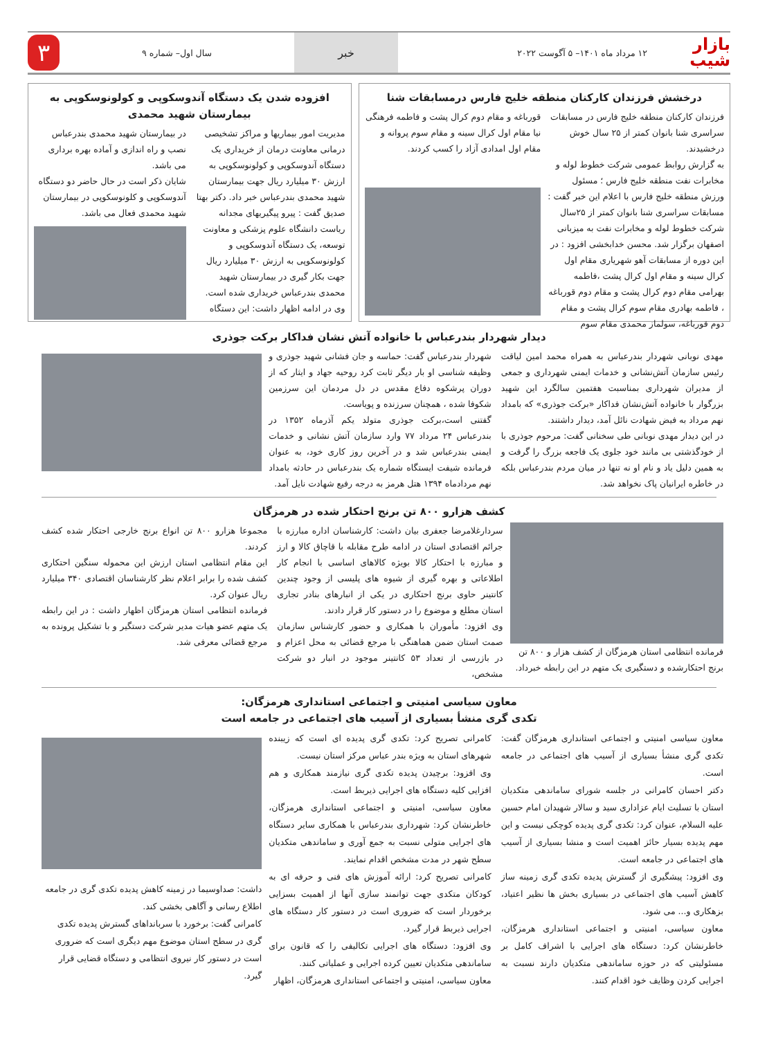بازار شیب
۱۲ مرداد ماه ۱۴۰۱– ۵ آگوست ۲۰۲۲
خبر
سال اول– شماره ۹
۳
درخشش فرزندان کارکنان منطقه خلیج فارس درمسابقات شنا
فرزندان کارکنان منطقه خلیج فارس در مسابقات سراسری شنا بانوان کمتر از ۲۵ سال خوش درخشیدند.
به گزارش روابط عمومی شرکت خطوط لوله و مخابرات نفت منطقه خلیج فارس ؛ مسئول ورزش منطقه خلیج فارس با اعلام این خبر گفت : مسابقات سراسری شنا بانوان کمتر از ۲۵سال شرکت خطوط لوله و مخابرات نفت به میزبانی اصفهان برگزار شد. محسن خدابخشی افزود : در این دوره از مسابقات آهو شهریاری مقام اول کرال سینه و مقام اول کرال پشت ،فاطمه بهرامی مقام دوم کرال پشت و مقام دوم قورباغه ، فاطمه بهادری مقام سوم کرال پشت و مقام دوم قورباغه، سولماز محمدی مقام سوم
قورباغه و مقام دوم کرال پشت و فاطمه فرهنگی نیا مقام اول کرال سینه و مقام سوم پروانه و مقام اول امدادی آزاد را کسب کردند.
افزوده شدن یک دستگاه آندوسکوپی و کولونوسکوپی به بیمارستان شهید محمدی
مدیریت امور بیماریها و مراکز تشخیصی درمانی معاونت درمان از خریداری یک دستگاه آندوسکوپی و کولونوسکوپی به ارزش ۳۰ میلیارد ریال جهت بیمارستان شهید محمدی بندرعباس خبر داد. دکتر بهتا صدیق گفت : پیرو پیگیریهای مجدانه ریاست دانشگاه علوم پزشکی و معاونت توسعه، یک دستگاه آندوسکوپی و کولونوسکوپی به ارزش ۳۰ میلیارد ریال جهت بکار گیری در بیمارستان شهید محمدی بندرعباس خریداری شده است. وی در ادامه اظهار داشت: این دستگاه
در بیمارستان شهید محمدی بندرعباس نصب و راه اندازی و آماده بهره برداری می باشد.
شایان ذکر است در حال حاضر دو دستگاه آندوسکوپی و کلونوسکوپی در بیمارستان شهید محمدی فعال می باشد.
دیدار شهردار بندرعباس با خانواده آتش نشان فداکار برکت جوذری
مهدی نوبانی شهردار بندرعباس به همراه محمد امین لیاقت رئیس سازمان آتش‌نشانی و خدمات ایمنی شهرداری و جمعی از مدیران شهرداری بمناسبت هفتمین سالگرد این شهید بزرگوار با خانواده آتش‌نشان فداکار «برکت جوذری» که بامداد نهم مرداد به فیض شهادت نائل آمد، دیدار داشتند.
در این دیدار مهدی نوبانی طی سخنانی گفت: مرحوم جوذری با از خودگذشتی بی مانند خود جلوی یک فاجعه بزرگ را گرفت و به همین دلیل یاد و نام او نه تنها در میان مردم بندرعباس بلکه در خاطره ایرانیان پاک نخواهد شد.
شهردار بندرعباس گفت: حماسه و جان فشانی شهید جوذری و وظیفه شناسی او بار دیگر ثابت کرد روحیه جهاد و ایثار که از دوران پرشکوه دفاع مقدس در دل مردمان این سرزمین شکوفا شده ، همچنان سرزنده و پویاست.
گفتنی است،برکت جوذری متولد یکم آذرماه ۱۳۵۲ در بندرعباس ۲۴ مرداد ۷۷ وارد سازمان آتش نشانی و خدمات ایمنی بندرعباس شد و در آخرین روز کاری خود، به عنوان فرمانده شیفت ایستگاه شماره یک بندرعباس در حادثه بامداد نهم مردادماه ۱۳۹۴ هتل هرمز به درجه رفیع شهادت نایل آمد.
کشف هزارو ۸۰۰ تن برنج احتکار شده در هرمزگان
فرمانده انتظامی استان هرمزگان از کشف هزار و ۸۰۰ تن برنج احتکارشده و دستگیری یک متهم در این رابطه خبرداد.
سردارغلامرضا جعفری بیان داشت: کارشناسان اداره مبارزه با جرائم اقتصادی استان در ادامه طرح مقابله با قاچاق کالا و ارز و مبارزه با احتکار کالا بویژه کالاهای اساسی با انجام کار اطلاعاتی و بهره گیری از شیوه های پلیسی از وجود چندین کانتینر حاوی برنج احتکاری در یکی از انبارهای بنادر تجاری استان مطلع و موضوع را در دستور کار قرار دادند.
وی افزود: مأموران با همکاری و حضور کارشناس سازمان صمت استان ضمن هماهنگی با مرجع قضائی به محل اعزام و در بازرسی از تعداد ۵۳ کانتینر موجود در انبار دو شرکت مشخص،
مجموعا هزارو ۸۰۰ تن انواع برنج خارجی احتکار شده کشف کردند.
این مقام انتظامی استان ارزش این محموله سنگین احتکاری کشف شده را برابر اعلام نظر کارشناسان اقتصادی ۳۴۰ میلیارد ریال عنوان کرد.
فرمانده انتظامی استان هرمزگان اظهار داشت : در این رابطه یک متهم عضو هیات مدیر شرکت دستگیر و با تشکیل پرونده به مرجع قضائی معرفی شد.
معاون سیاسی امنیتی و اجتماعی استانداری هرمزگان:
تکدی گری منشأ بسیاری از آسیب های اجتماعی در جامعه است
معاون سیاسی امنیتی و اجتماعی استانداری هرمزگان گفت: تکدی گری منشأ بسیاری از آسیب های اجتماعی در جامعه است.
دکتر احسان کامرانی در جلسه شورای ساماندهی متکدیان استان با تسلیت ایام عزاداری سید و سالار شهیدان امام حسین علیه السلام، عنوان کرد: تکدی گری پدیده کوچکی نیست و این مهم پدیده بسیار حائز اهمیت است و منشا بسیاری از آسیب های اجتماعی در جامعه است.
وی افزود: پیشگیری از گسترش پدیده تکدی گری زمینه ساز کاهش آسیب های اجتماعی در بسیاری بخش ها نظیر اعتیاد، بزهکاری و... می شود.
معاون سیاسی، امنیتی و اجتماعی استانداری هرمزگان، خاطرنشان کرد: دستگاه های اجرایی با اشراف کامل بر مسئولیتی که در حوزه ساماندهی متکدیان دارند نسبت به اجرایی کردن وظایف خود اقدام کنند.
کامرانی تصریح کرد: تکدی گری پدیده ای است که زیبنده شهرهای استان به ویژه بندر عباس مرکز استان نیست.
وی افزود: برچیدن پدیده تکدی گری نیازمند همکاری و هم افزایی کلیه دستگاه های اجرایی ذیربط است.
معاون سیاسی، امنیتی و اجتماعی استانداری هرمزگان، خاطرنشان کرد: شهرداری بندرعباس با همکاری سایر دستگاه های اجرایی متولی نسبت به جمع آوری و ساماندهی متکدیان سطح شهر در مدت مشخص اقدام نمایند.
کامرانی تصریح کرد: ارائه آموزش های فنی و حرفه ای به کودکان متکدی جهت توانمند سازی آنها از اهمیت بسزایی برخوردار است که ضروری است در دستور کار دستگاه های اجرایی ذیربط قرار گیرد.
وی افزود: دستگاه های اجرایی تکالیفی را که قانون برای ساماندهی متکدیان تعیین کرده اجرایی و عملیاتی کنند.
معاون سیاسی، امنیتی و اجتماعی استانداری هرمزگان، اظهار
داشت: صداوسیما در زمینه کاهش پدیده تکدی گری در جامعه اطلاع رسانی و آگاهی بخشی کند.
کامرانی گفت: برخورد با سربانداهای گسترش پدیده تکدی گری در سطح استان موضوع مهم دیگری است که ضروری است در دستور کار نیروی انتظامی و دستگاه قضایی قرار گیرد.